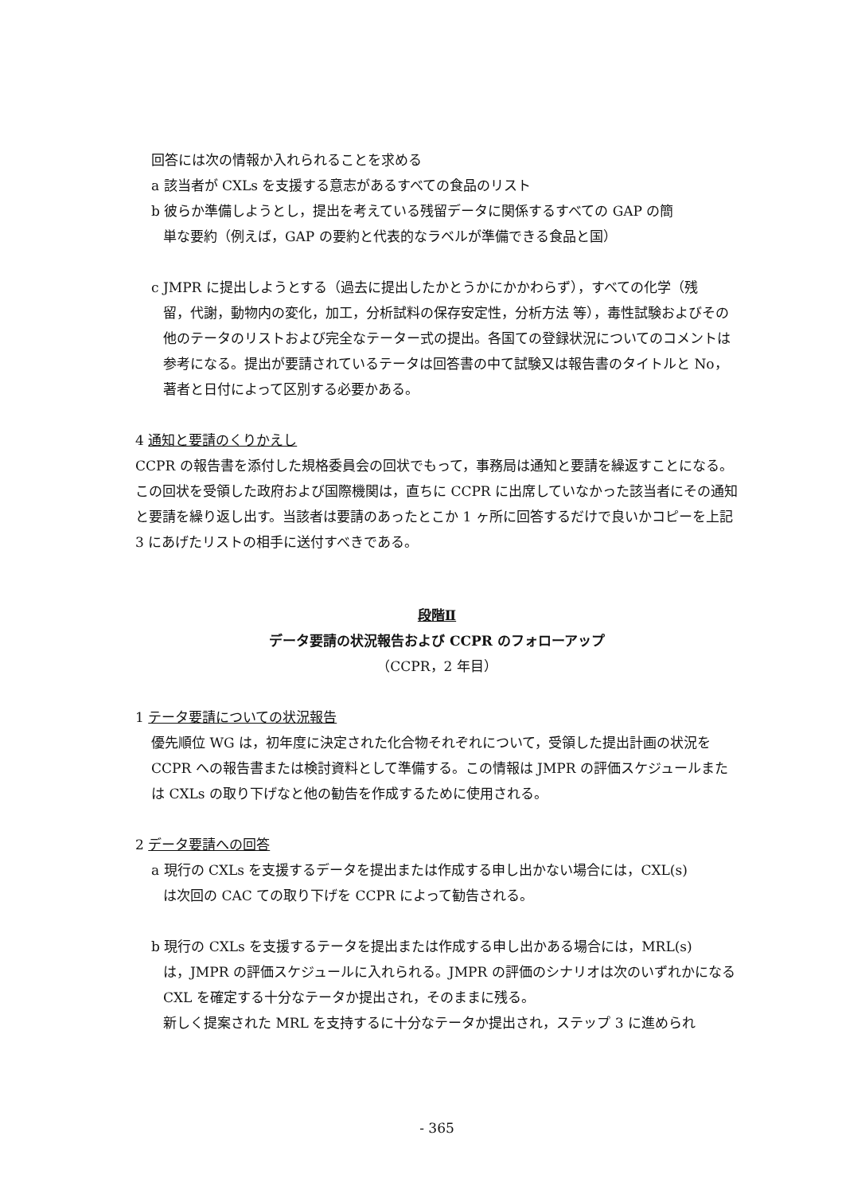回答には次の情報か入れられることを求める
a 該当者が CXLs を支援する意志があるすべての食品のリスト
b 彼らか準備しようとし，提出を考えている残留データに関係するすべての GAP の簡
単な要約（例えば，GAP の要約と代表的なラベルが準備できる食品と国）
c JMPR に提出しようとする（過去に提出したかとうかにかかわらず），すべての化学（残
留，代謝，動物内の変化，加工，分析試料の保存安定性，分析方法 等），毒性試験およびその他のテータのリストおよび完全なテーター式の提出。各国ての登録状況についてのコメントは参考になる。提出が要請されているテータは回答書の中て試験又は報告書のタイトルと No，著者と日付によって区別する必要かある。
4 通知と要請のくりかえし
CCPR の報告書を添付した規格委員会の回状でもって，事務局は通知と要請を繰返すことになる。この回状を受領した政府および国際機関は，直ちに CCPR に出席していなかった該当者にその通知と要請を繰り返し出す。当該者は要請のあったとこか 1 ヶ所に回答するだけで良いかコピーを上記 3 にあげたリストの相手に送付すべきである。
段階Ⅱ
データ要請の状況報告および CCPR のフォローアップ
（CCPR，2 年目）
1 テータ要請についての状況報告
優先順位 WG は，初年度に決定された化合物それぞれについて，受領した提出計画の状況を CCPR への報告書または検討資料として準備する。この情報は JMPR の評価スケジュールまたは CXLs の取り下げなと他の勧告を作成するために使用される。
2 データ要請への回答
a 現行の CXLs を支援するデータを提出または作成する申し出かない場合には，CXL(s)
は次回の CAC ての取り下げを CCPR によって勧告される。
b 現行の CXLs を支援するテータを提出または作成する申し出かある場合には，MRL(s)
は，JMPR の評価スケジュールに入れられる。JMPR の評価のシナリオは次のいずれかになる
CXL を確定する十分なテータか提出され，そのままに残る。
新しく提案された MRL を支持するに十分なテータか提出され，ステップ 3 に進められ
- 365